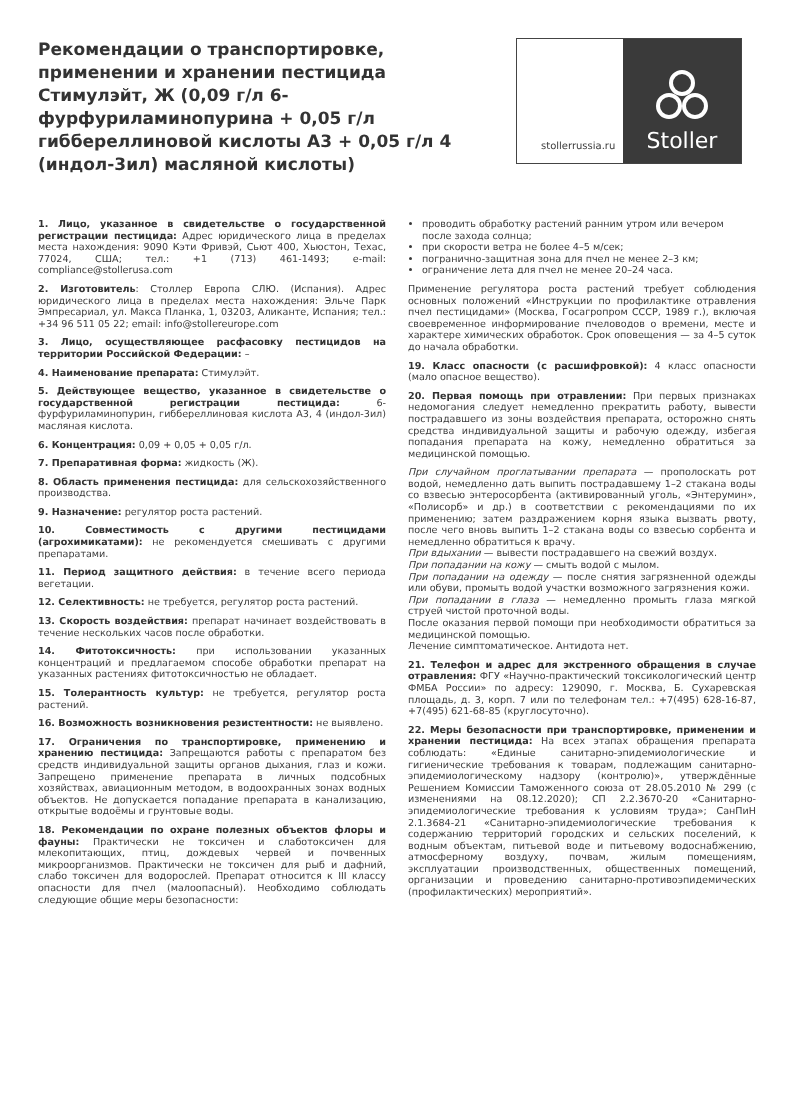Рекомендации о транспортировке, применении и хранении пестицида Стимулэйт, Ж (0,09 г/л 6-фурфуриламинопурина + 0,05 г/л гиббереллиновой кислоты А3 + 0,05 г/л 4 (индол-3ил) масляной кислоты)
stollerrussia.ru
Stoller
1. Лицо, указанное в свидетельстве о государственной регистрации пестицида: Адрес юридического лица в пределах места нахождения: 9090 Кэти Фривэй, Сьют 400, Хьюстон, Техас, 77024, США; тел.: +1 (713) 461-1493; e-mail: compliance@stollerusa.com
2. Изготовитель: Столлер Европа СЛЮ. (Испания). Адрес юридического лица в пределах места нахождения: Эльче Парк Эмпресариал, ул. Макса Планка, 1, 03203, Аликанте, Испания; тел.: +34 96 511 05 22; email: info@stollereurope.com
3. Лицо, осуществляющее расфасовку пестицидов на территории Российской Федерации: –
4. Наименование препарата: Стимулэйт.
5. Действующее вещество, указанное в свидетельстве о государственной регистрации пестицида: 6-фурфуриламинопурин, гиббереллиновая кислота А3, 4 (индол-3ил) масляная кислота.
6. Концентрация: 0,09 + 0,05 + 0,05 г/л.
7. Препаративная форма: жидкость (Ж).
8. Область применения пестицида: для сельскохозяйственного производства.
9. Назначение: регулятор роста растений.
10. Совместимость с другими пестицидами (агрохимикатами): не рекомендуется смешивать с другими препаратами.
11. Период защитного действия: в течение всего периода вегетации.
12. Селективность: не требуется, регулятор роста растений.
13. Скорость воздействия: препарат начинает воздействовать в течение нескольких часов после обработки.
14. Фитотоксичность: при использовании указанных концентраций и предлагаемом способе обработки препарат на указанных растениях фитотоксичностью не обладает.
15. Толерантность культур: не требуется, регулятор роста растений.
16. Возможность возникновения резистентности: не выявлено.
17. Ограничения по транспортировке, применению и хранению пестицида: Запрещаются работы с препаратом без средств индивидуальной защиты органов дыхания, глаз и кожи. Запрещено применение препарата в личных подсобных хозяйствах, авиационным методом, в водоохранных зонах водных объектов. Не допускается попадание препарата в канализацию, открытые водоёмы и грунтовые воды.
18. Рекомендации по охране полезных объектов флоры и фауны: Практически не токсичен и слаботоксичен для млекопитающих, птиц, дождевых червей и почвенных микроорганизмов. Практически не токсичен для рыб и дафний, слабо токсичен для водорослей. Препарат относится к III классу опасности для пчел (малоопасный). Необходимо соблюдать следующие общие меры безопасности:
проводить обработку растений ранним утром или вечером после захода солнца;
при скорости ветра не более 4–5 м/сек;
пограничнo-защитная зона для пчел не менее 2–3 км;
ограничение лета для пчел не менее 20–24 часа.
Применение регулятора роста растений требует соблюдения основных положений «Инструкции по профилактике отравления пчел пестицидами» (Москва, Госагропром СССР, 1989 г.), включая своевременное информирование пчеловодов о времени, месте и характере химических обработок. Срок оповещения — за 4–5 суток до начала обработки.
19. Класс опасности (с расшифровкой): 4 класс опасности (мало опасное вещество).
20. Первая помощь при отравлении: При первых признаках недомогания следует немедленно прекратить работу, вывести пострадавшего из зоны воздействия препарата, осторожно снять средства индивидуальной защиты и рабочую одежду, избегая попадания препарата на кожу, немедленно обратиться за медицинской помощью.
При случайном проглатывании препарата — прополоскать рот водой, немедленно дать выпить пострадавшему 1–2 стакана воды со взвесью энтеросорбента (активированный уголь, «Энтерумин», «Полисорб» и др.) в соответствии с рекомендациями по их применению; затем раздражением корня языка вызвать рвоту, после чего вновь выпить 1–2 стакана воды со взвесью сорбента и немедленно обратиться к врачу.
При вдыхании — вывести пострадавшего на свежий воздух.
При попадании на кожу — смыть водой с мылом.
При попадании на одежду — после снятия загрязненной одежды или обуви, промыть водой участки возможного загрязнения кожи.
При попадании в глаза — немедленно промыть глаза мягкой струей чистой проточной воды.
После оказания первой помощи при необходимости обратиться за медицинской помощью.
Лечение симптоматическое. Антидота нет.
21. Телефон и адрес для экстренного обращения в случае отравления: ФГУ «Научно-практический токсикологический центр ФМБА России» по адресу: 129090, г. Москва, Б. Сухаревская площадь, д. 3, корп. 7 или по телефонам тел.: +7(495) 628-16-87, +7(495) 621-68-85 (круглосуточно).
22. Меры безопасности при транспортировке, применении и хранении пестицида: На всех этапах обращения препарата соблюдать: «Единые санитарно-эпидемиологические и гигиенические требования к товарам, подлежащим санитарно-эпидемиологическому надзору (контролю)», утверждённые Решением Комиссии Таможенного союза от 28.05.2010 № 299 (с изменениями на 08.12.2020); СП 2.2.3670-20 «Санитарно-эпидемиологические требования к условиям труда»; СанПиН 2.1.3684-21 «Санитарно-эпидемиологические требования к содержанию территорий городских и сельских поселений, к водным объектам, питьевой воде и питьевому водоснабжению, атмосферному воздуху, почвам, жилым помещениям, эксплуатации производственных, общественных помещений, организации и проведению санитарно-противоэпидемических (профилактических) мероприятий».